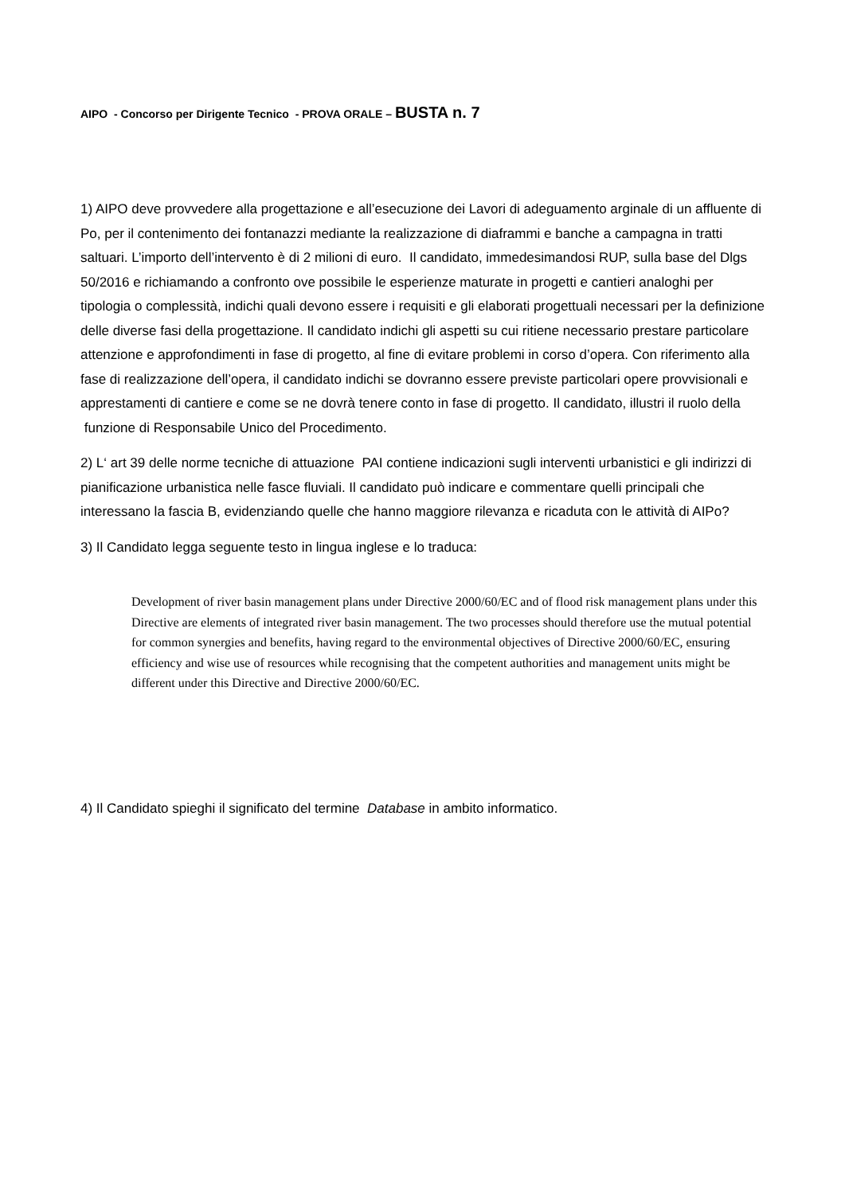AIPO - Concorso per Dirigente Tecnico - PROVA ORALE – BUSTA n. 7
1) AIPO deve provvedere alla progettazione e all’esecuzione dei Lavori di adeguamento arginale di un affluente di Po, per il contenimento dei fontanazzi mediante la realizzazione di diaframmi e banche a campagna in tratti saltuari. L’importo dell’intervento è di 2 milioni di euro. Il candidato, immedesimandosi RUP, sulla base del Dlgs 50/2016 e richiamando a confronto ove possibile le esperienze maturate in progetti e cantieri analoghi per tipologia o complessità, indichi quali devono essere i requisiti e gli elaborati progettuali necessari per la definizione delle diverse fasi della progettazione. Il candidato indichi gli aspetti su cui ritiene necessario prestare particolare attenzione e approfondimenti in fase di progetto, al fine di evitare problemi in corso d’opera. Con riferimento alla fase di realizzazione dell’opera, il candidato indichi se dovranno essere previste particolari opere provvisionali e apprestamenti di cantiere e come se ne dovrà tenere conto in fase di progetto. Il candidato, illustri il ruolo della funzione di Responsabile Unico del Procedimento.
2) L‘ art 39 delle norme tecniche di attuazione PAI contiene indicazioni sugli interventi urbanistici e gli indirizzi di pianificazione urbanistica nelle fasce fluviali. Il candidato può indicare e commentare quelli principali che interessano la fascia B, evidenziando quelle che hanno maggiore rilevanza e ricaduta con le attività di AIPo?
3) Il Candidato legga seguente testo in lingua inglese e lo traduca:
Development of river basin management plans under Directive 2000/60/EC and of flood risk management plans under this Directive are elements of integrated river basin management. The two processes should therefore use the mutual potential for common synergies and benefits, having regard to the environmental objectives of Directive 2000/60/EC, ensuring efficiency and wise use of resources while recognising that the competent authorities and management units might be different under this Directive and Directive 2000/60/EC.
4) Il Candidato spieghi il significato del termine Database in ambito informatico.